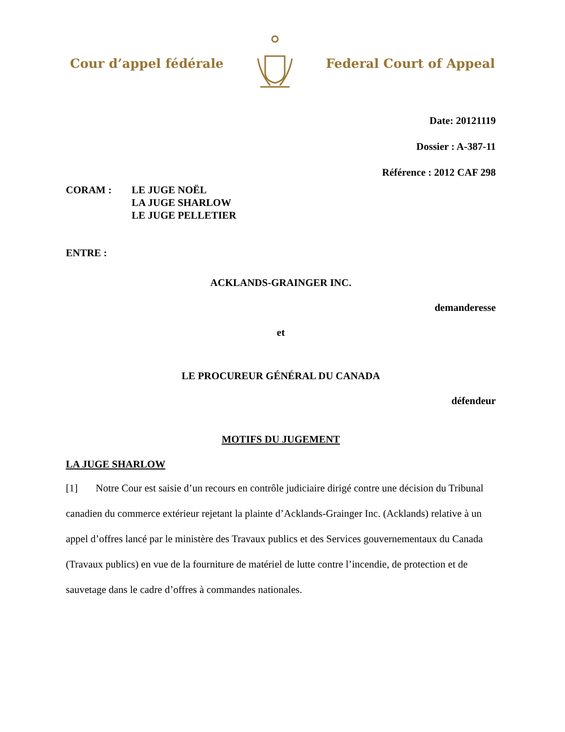Cour d’appel fédérale Federal Court of Appeal
Date: 20121119
Dossier : A-387-11
Référence : 2012 CAF 298
CORAM : LE JUGE NOËL
LA JUGE SHARLOW
LE JUGE PELLETIER
ENTRE :
ACKLANDS-GRAINGER INC.
demanderesse
et
LE PROCUREUR GÉNÉRAL DU CANADA
défendeur
MOTIFS DU JUGEMENT
LA JUGE SHARLOW
[1] Notre Cour est saisie d’un recours en contrôle judiciaire dirigé contre une décision du Tribunal canadien du commerce extérieur rejetant la plainte d’Acklands-Grainger Inc. (Acklands) relative à un appel d’offres lancé par le ministère des Travaux publics et des Services gouvernementaux du Canada (Travaux publics) en vue de la fourniture de matériel de lutte contre l’incendie, de protection et de sauvetage dans le cadre d’offres à commandes nationales.